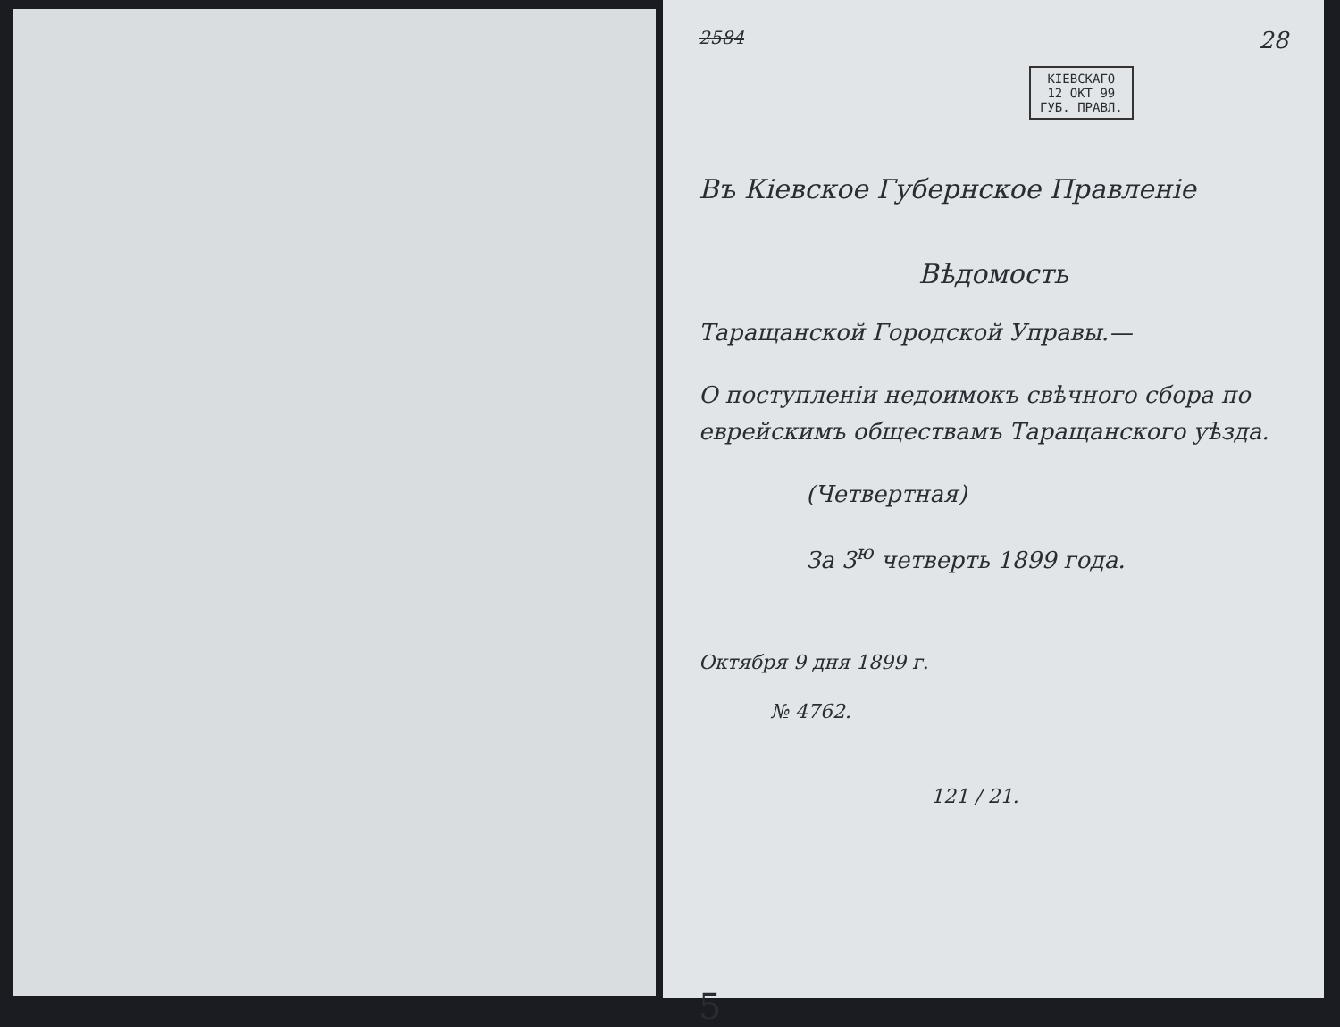2584 28
КІЕВСКАГО
12 ОКТ 99
ГУБ. ПРАВЛ.
Въ Кіевское Губернское Правленіе
Вѣдомость
Таращанской Городской Управы.—
О поступленіи недоимокъ свѣчного сбора по еврейскимъ обществамъ Таращанского уѣзда.
(Четвертная)
За 3<sup>ю</sup> четверть 1899 года.
Октября 9 дня 1899 г.
№ 4762.
121 / 21.
5